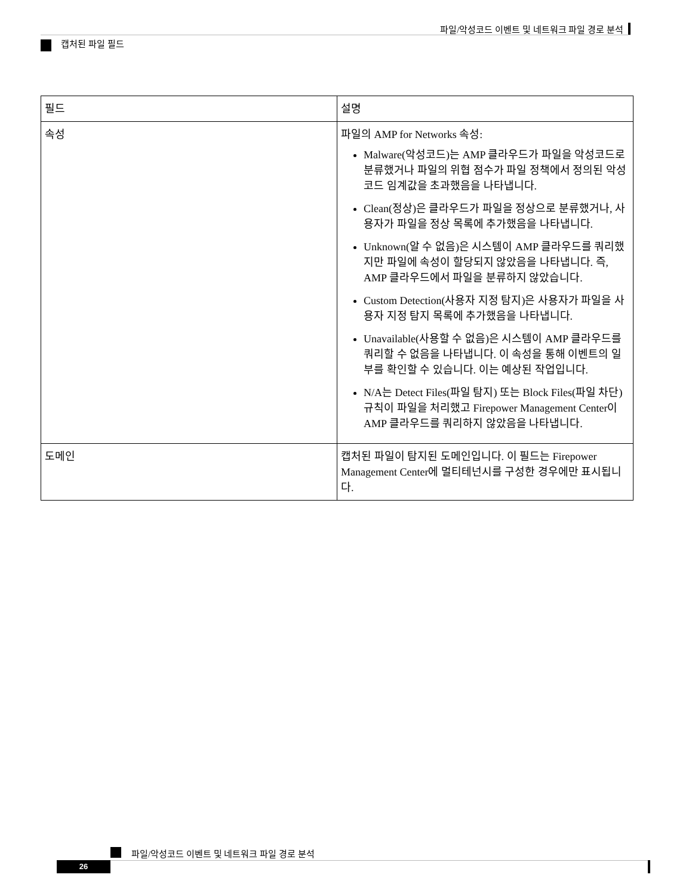파일/악성코드 이벤트 및 네트워크 파일 경로 분석
캡처된 파일 필드
| 필드 | 설명 |
| --- | --- |
| 속성 | 파일의 AMP for Networks 속성: Malware(악성코드)는 AMP 클라우드가 파일을 악성코드로 분류했거나 파일의 위협 점수가 파일 정책에서 정의된 악성코드 임계값을 초과했음을 나타냅니다. Clean(정상)은 클라우드가 파일을 정상으로 분류했거나, 사용자가 파일을 정상 목록에 추가했음을 나타냅니다. Unknown(알 수 없음)은 시스템이 AMP 클라우드를 쿼리했지만 파일에 속성이 할당되지 않았음을 나타냅니다. 즉, AMP 클라우드에서 파일을 분류하지 않았습니다. Custom Detection(사용자 지정 탐지)은 사용자가 파일을 사용자 지정 탐지 목록에 추가했음을 나타냅니다. Unavailable(사용할 수 없음)은 시스템이 AMP 클라우드를 쿼리할 수 없음을 나타냅니다. 이 속성을 통해 이벤트의 일부를 확인할 수 있습니다. 이는 예상된 작업입니다. N/A는 Detect Files(파일 탐지) 또는 Block Files(파일 차단) 규칙이 파일을 처리했고 Firepower Management Center이 AMP 클라우드를 쿼리하지 않았음을 나타냅니다. |
| 도메인 | 캡처된 파일이 탐지된 도메인입니다. 이 필드는 Firepower Management Center에 멀티테넌시를 구성한 경우에만 표시됩니다. |
파일/악성코드 이벤트 및 네트워크 파일 경로 분석
26